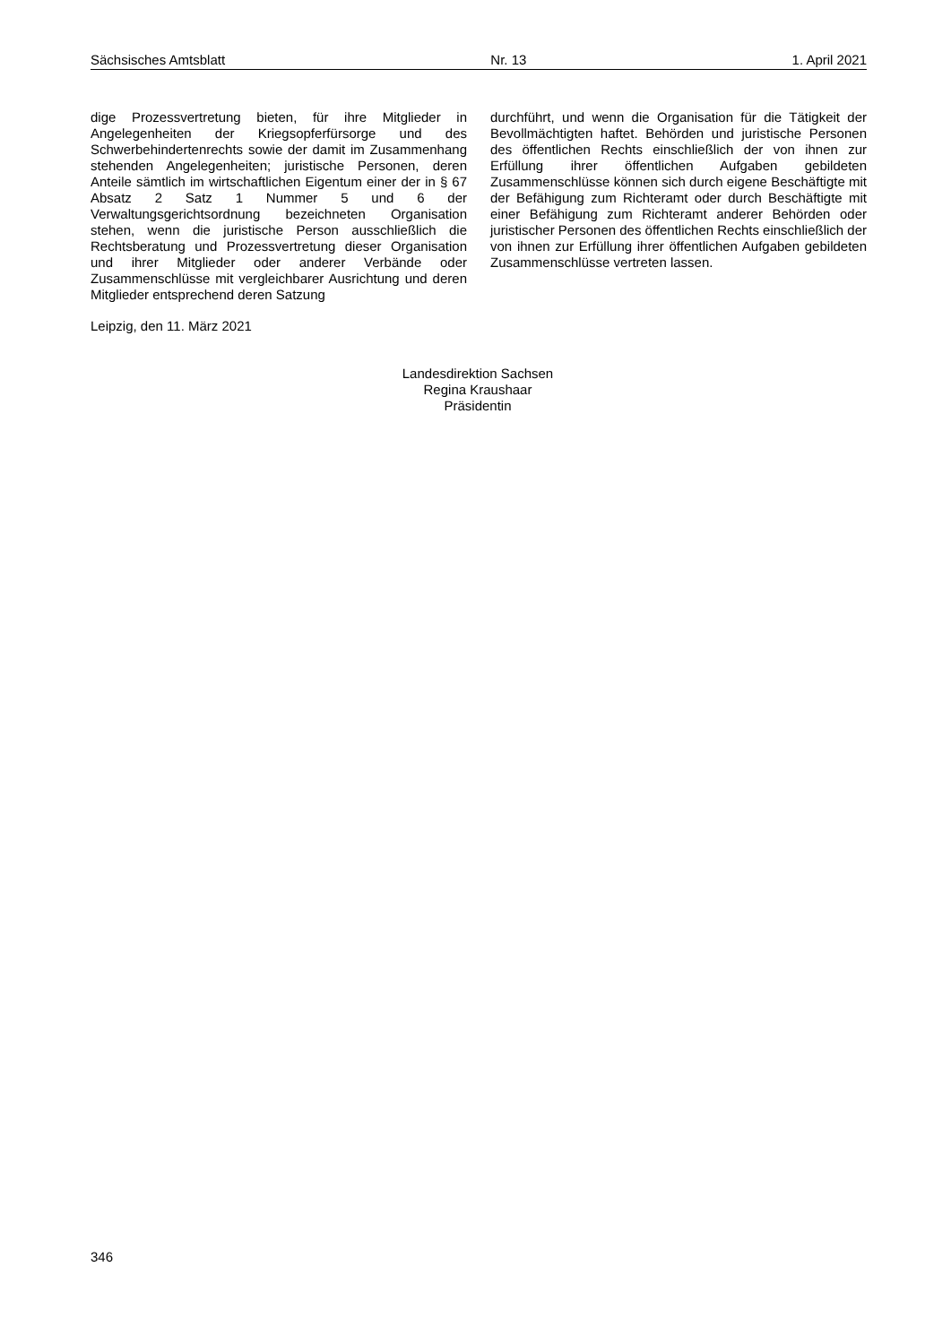Sächsisches Amtsblatt Nr. 13 1. April 2021
dige Prozessvertretung bieten, für ihre Mitglieder in Angelegenheiten der Kriegsopferfürsorge und des Schwerbehindertenrechts sowie der damit im Zusammenhang stehenden Angelegenheiten; juristische Personen, deren Anteile sämtlich im wirtschaftlichen Eigentum einer der in § 67 Absatz 2 Satz 1 Nummer 5 und 6 der Verwaltungsgerichtsordnung bezeichneten Organisation stehen, wenn die juristische Person ausschließlich die Rechtsberatung und Prozessvertretung dieser Organisation und ihrer Mitglieder oder anderer Verbände oder Zusammenschlüsse mit vergleichbarer Ausrichtung und deren Mitglieder entsprechend deren Satzung
durchführt, und wenn die Organisation für die Tätigkeit der Bevollmächtigten haftet. Behörden und juristische Personen des öffentlichen Rechts einschließlich der von ihnen zur Erfüllung ihrer öffentlichen Aufgaben gebildeten Zusammenschlüsse können sich durch eigene Beschäftigte mit der Befähigung zum Richteramt oder durch Beschäftigte mit einer Befähigung zum Richteramt anderer Behörden oder juristischer Personen des öffentlichen Rechts einschließlich der von ihnen zur Erfüllung ihrer öffentlichen Aufgaben gebildeten Zusammenschlüsse vertreten lassen.
Leipzig, den 11. März 2021
Landesdirektion Sachsen
Regina Kraushaar
Präsidentin
346